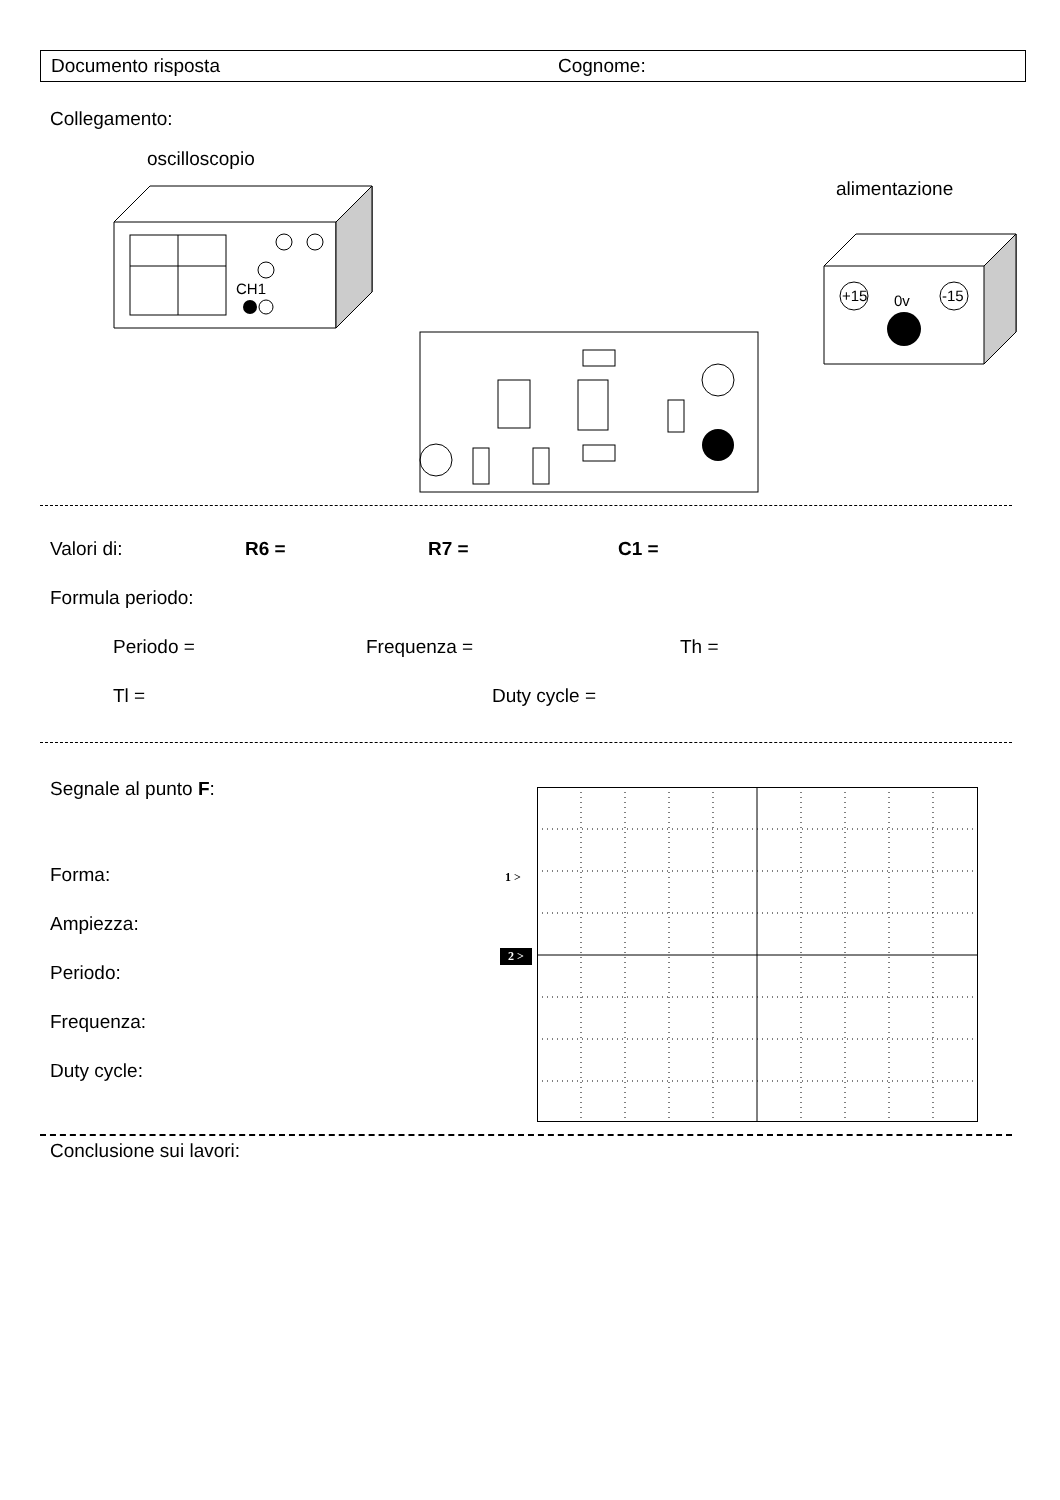Documento risposta Cognome:
Collegamento:
oscilloscopio
alimentazione
CH1
+15
-15
0v
Valori di: R6 = R7 = C1 =
Formula periodo:
Periodo = Frequenza = Th =
Tl = Duty cycle =
Segnale al punto F:
Forma:
Ampiezza:
Periodo:
Frequenza:
Duty cycle:
1 >
2 >
Conclusione sui lavori: